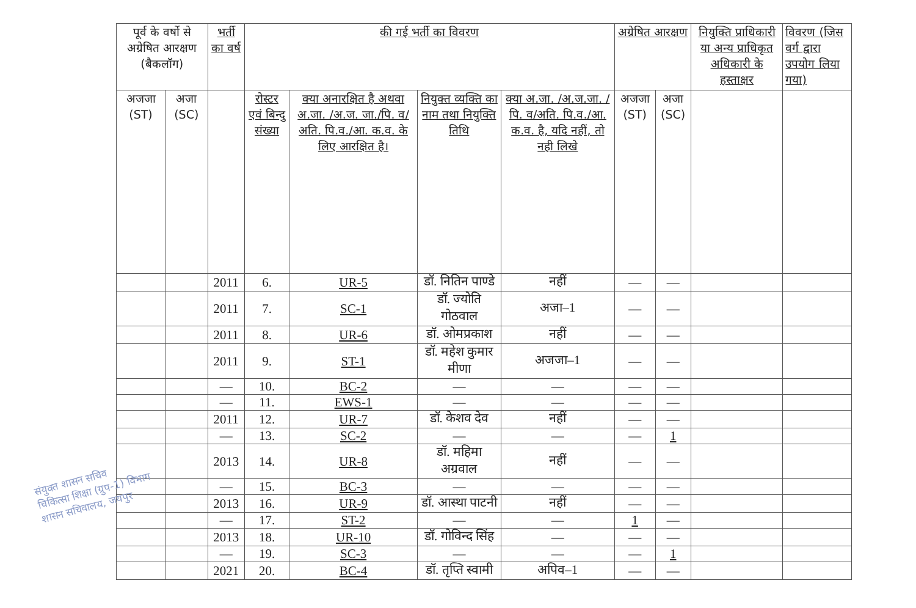| पूर्व के वर्षो से अग्रेषित आरक्षण (बैकलॉग) | | भर्ती का वर्ष | की गई भर्ती का विवरण | | | | अग्रेषित आरक्षण | | नियुक्ति प्राधिकारी या अन्य प्राधिकृत अधिकारी के हस्ताक्षर | विवरण (जिस वर्ग द्वारा उपयोग लिया गया) |
| --- | --- | --- | --- | --- | --- | --- | --- | --- | --- | --- |
| अजजा (ST) | अजा (SC) | | रोस्टर एवं बिन्दु संख्या | क्या अनारक्षित है अथवा अ.जा. /अ.ज. जा./पि. व/अति. पि.व./आ. क.व. के लिए आरक्षित है। | नियुक्त व्यक्ति का नाम तथा नियुक्ति तिथि | क्या अ.जा. /अ.ज.जा. /पि. व/अति. पि.व./आ. क.व. है, यदि नहीं, तो नही लिखे | अजजा (ST) | अजा (SC) | | |
| | | 2011 | 6. | UR-5 | डॉ. नितिन पाण्डे | नहीं | — | — | | |
| | | 2011 | 7. | SC-1 | डॉ. ज्योति गोठवाल | अजा–1 | — | — | | |
| | | 2011 | 8. | UR-6 | डॉ. ओमप्रकाश | नहीं | — | — | | |
| | | 2011 | 9. | ST-1 | डॉ. महेश कुमार मीणा | अजजा–1 | — | — | | |
| | | — | 10. | BC-2 | — | — | — | — | | |
| | | — | 11. | EWS-1 | — | — | — | — | | |
| | | 2011 | 12. | UR-7 | डॉ. केशव देव | नहीं | — | — | | |
| | | — | 13. | SC-2 | — | — | — | 1 | | |
| | | 2013 | 14. | UR-8 | डॉ. महिमा अग्रवाल | नहीं | — | — | | |
| | | — | 15. | BC-3 | — | — | — | — | | |
| | | 2013 | 16. | UR-9 | डॉ. आस्था पाटनी | नहीं | — | — | | |
| | | — | 17. | ST-2 | — | — | 1 | — | | |
| | | 2013 | 18. | UR-10 | डॉ. गोविन्द सिंह | — | — | — | | |
| | | — | 19. | SC-3 | — | — | — | 1 | | |
| | | 2021 | 20. | BC-4 | डॉ. तृप्ति स्वामी | अपिव–1 | — | — | | |
संयुक्त शासन सचिव
चिकित्सा शिक्षा (ग्रुप-1) विभाग
शासन सचिवालय, जयपुर